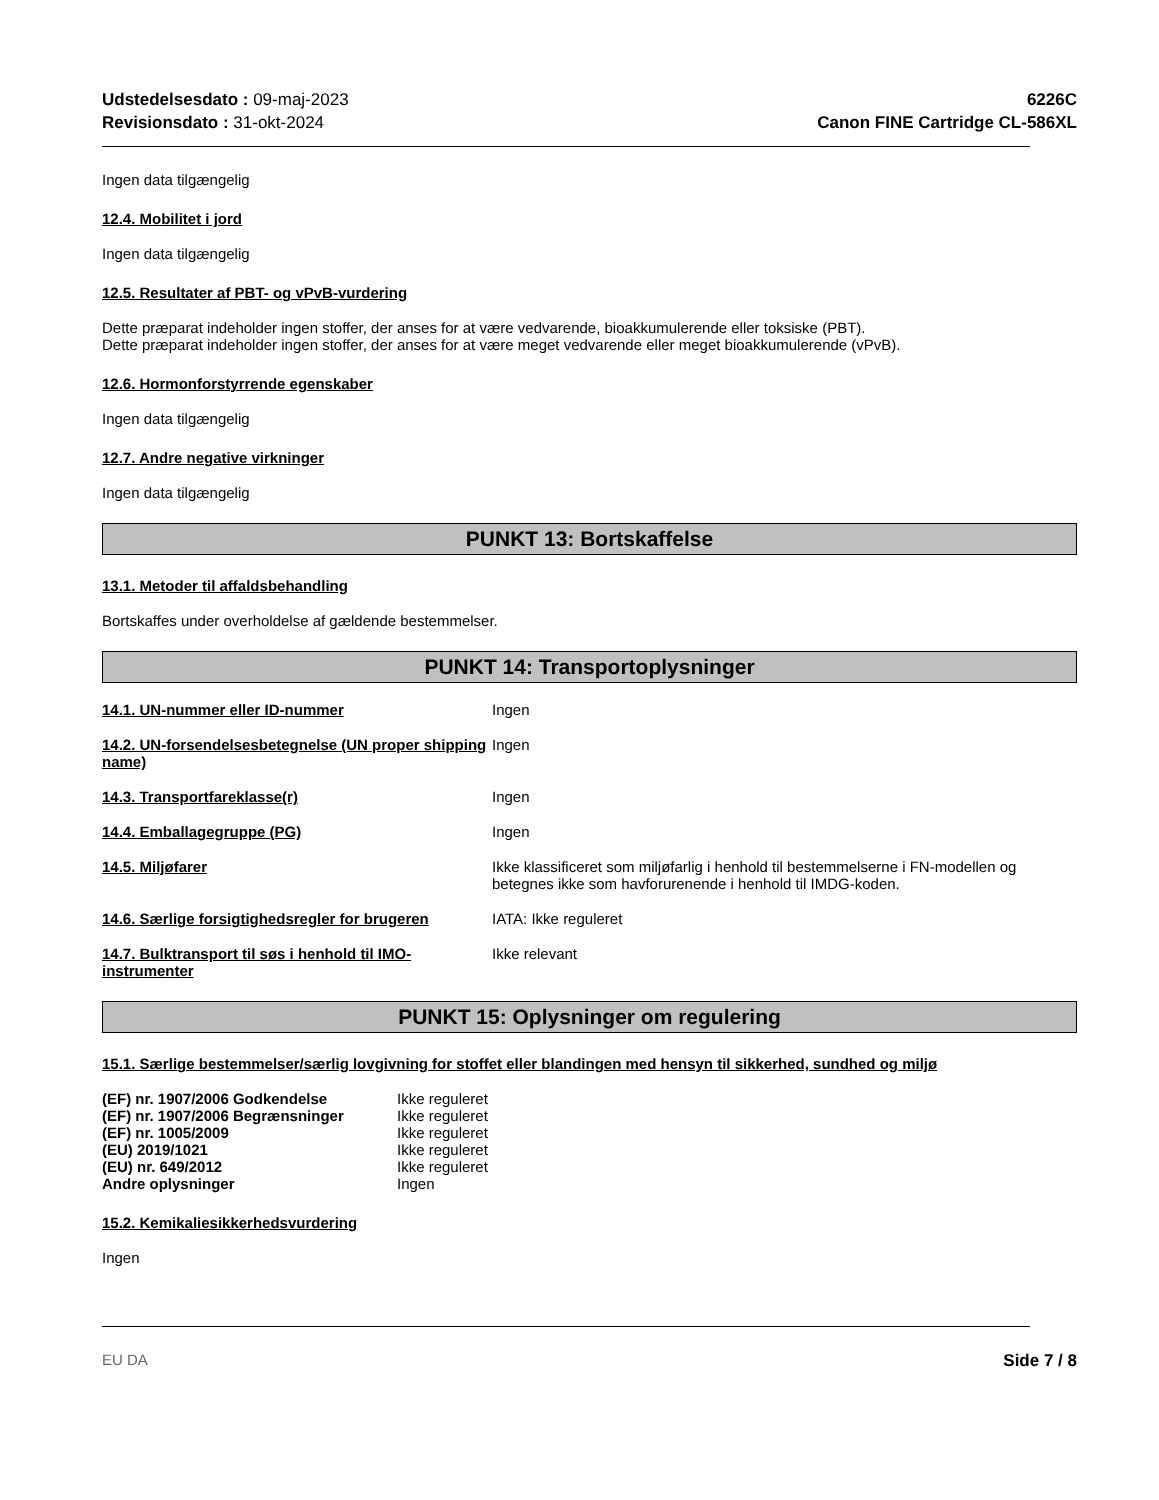Udstedelsesdato : 09-maj-2023
Revisionsdato : 31-okt-2024
6226C
Canon FINE Cartridge CL-586XL
Ingen data tilgængelig
12.4. Mobilitet i jord
Ingen data tilgængelig
12.5. Resultater af PBT- og vPvB-vurdering
Dette præparat indeholder ingen stoffer, der anses for at være vedvarende, bioakkumulerende eller toksiske (PBT).
Dette præparat indeholder ingen stoffer, der anses for at være meget vedvarende eller meget bioakkumulerende (vPvB).
12.6. Hormonforstyrrende egenskaber
Ingen data tilgængelig
12.7. Andre negative virkninger
Ingen data tilgængelig
PUNKT 13: Bortskaffelse
13.1. Metoder til affaldsbehandling
Bortskaffes under overholdelse af gældende bestemmelser.
PUNKT 14: Transportoplysninger
| 14.1. UN-nummer eller ID-nummer | Ingen |
| 14.2. UN-forsendelsesbetegnelse (UN proper shipping name) | Ingen |
| 14.3. Transportfareklasse(r) | Ingen |
| 14.4. Emballagegruppe (PG) | Ingen |
| 14.5. Miljøfarer | Ikke klassificeret som miljøfarlig i henhold til bestemmelserne i FN-modellen og betegnes ikke som havforurenende i henhold til IMDG-koden. |
| 14.6. Særlige forsigtighedsregler for brugeren | IATA: Ikke reguleret |
| 14.7. Bulktransport til søs i henhold til IMO-instrumenter | Ikke relevant |
PUNKT 15: Oplysninger om regulering
15.1. Særlige bestemmelser/særlig lovgivning for stoffet eller blandingen med hensyn til sikkerhed, sundhed og miljø
| (EF) nr. 1907/2006 Godkendelse | Ikke reguleret |
| (EF) nr. 1907/2006 Begrænsninger | Ikke reguleret |
| (EF) nr. 1005/2009 | Ikke reguleret |
| (EU) 2019/1021 | Ikke reguleret |
| (EU) nr. 649/2012 | Ikke reguleret |
| Andre oplysninger | Ingen |
15.2. Kemikaliesikkerhedsvurdering
Ingen
EU DA Side 7 / 8